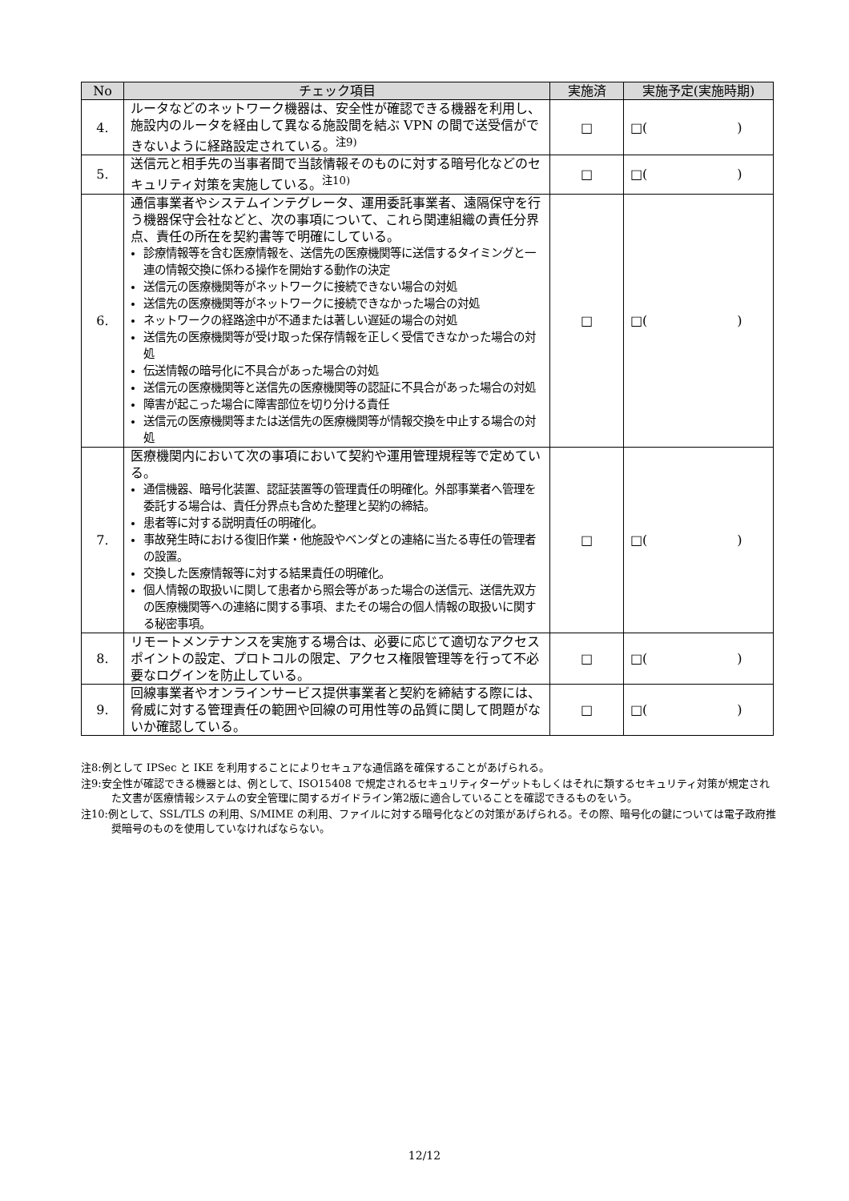| No | チェック項目 | 実施済 | 実施予定(実施時期) |
| --- | --- | --- | --- |
| 4. | ルータなどのネットワーク機器は、安全性が確認できる機器を利用し、施設内のルータを経由して異なる施設間を結ぶ VPN の間で送受信ができないように経路設定されている。<sup>注9)</sup> | □ | □( ) |
| 5. | 送信元と相手先の当事者間で当該情報そのものに対する暗号化などのセキュリティ対策を実施している。<sup>注10)</sup> | □ | □( ) |
| 6. | 通信事業者やシステムインテグレータ、運用委託事業者、遠隔保守を行う機器保守会社などと、次の事項について、これら関連組織の責任分界点、責任の所在を契約書等で明確にしている。 診療情報等を含む医療情報を、送信先の医療機関等に送信するタイミングと一連の情報交換に係わる操作を開始する動作の決定 送信元の医療機関等がネットワークに接続できない場合の対処 送信先の医療機関等がネットワークに接続できなかった場合の対処 ネットワークの経路途中が不通または著しい遅延の場合の対処 送信先の医療機関等が受け取った保存情報を正しく受信できなかった場合の対処 伝送情報の暗号化に不具合があった場合の対処 送信元の医療機関等と送信先の医療機関等の認証に不具合があった場合の対処 障害が起こった場合に障害部位を切り分ける責任 送信元の医療機関等または送信先の医療機関等が情報交換を中止する場合の対処 | □ | □( ) |
| 7. | 医療機関内において次の事項において契約や運用管理規程等で定めている。 通信機器、暗号化装置、認証装置等の管理責任の明確化。外部事業者へ管理を委託する場合は、責任分界点も含めた整理と契約の締結。 患者等に対する説明責任の明確化。 事故発生時における復旧作業・他施設やベンダとの連絡に当たる専任の管理者の設置。 交換した医療情報等に対する結果責任の明確化。 個人情報の取扱いに関して患者から照会等があった場合の送信元、送信先双方の医療機関等への連絡に関する事項、またその場合の個人情報の取扱いに関する秘密事項。 | □ | □( ) |
| 8. | リモートメンテナンスを実施する場合は、必要に応じて適切なアクセスポイントの設定、プロトコルの限定、アクセス権限管理等を行って不必要なログインを防止している。 | □ | □( ) |
| 9. | 回線事業者やオンラインサービス提供事業者と契約を締結する際には、脅威に対する管理責任の範囲や回線の可用性等の品質に関して問題がないか確認している。 | □ | □( ) |
注8:例として IPSec と IKE を利用することによりセキュアな通信路を確保することがあげられる。
注9:安全性が確認できる機器とは、例として、ISO15408 で規定されるセキュリティターゲットもしくはそれに類するセキュリティ対策が規定された文書が医療情報システムの安全管理に関するガイドライン第2版に適合していることを確認できるものをいう。
注10:例として、SSL/TLS の利用、S/MIME の利用、ファイルに対する暗号化などの対策があげられる。その際、暗号化の鍵については電子政府推奨暗号のものを使用していなければならない。
12/12